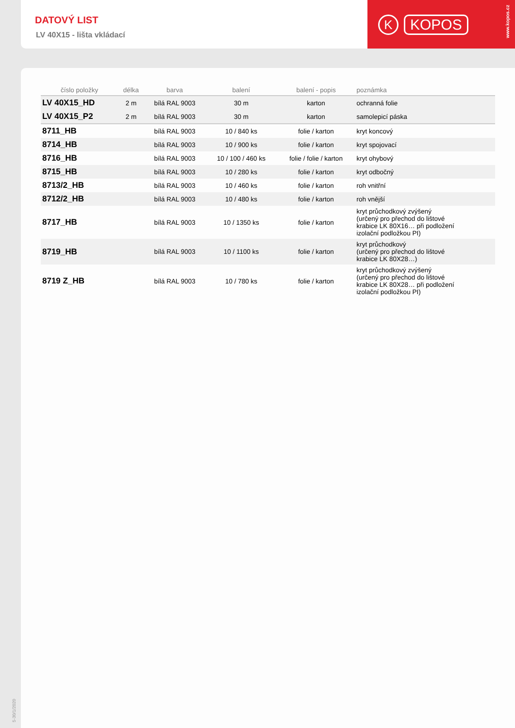DATOVÝ LIST
LV 40X15 - lišta vkládací
K KOPOS
www.kopos.cz
| číslo položky | délka | barva | balení | balení - popis | poznámka |
| --- | --- | --- | --- | --- | --- |
| LV 40X15_HD | 2 m | bílá RAL 9003 | 30 m | karton | ochranná folie |
| LV 40X15_P2 | 2 m | bílá RAL 9003 | 30 m | karton | samolepicí páska |
| 8711_HB | | bílá RAL 9003 | 10 / 840 ks | folie / karton | kryt koncový |
| 8714_HB | | bílá RAL 9003 | 10 / 900 ks | folie / karton | kryt spojovací |
| 8716_HB | | bílá RAL 9003 | 10 / 100 / 460 ks | folie / folie / karton | kryt ohybový |
| 8715_HB | | bílá RAL 9003 | 10 / 280 ks | folie / karton | kryt odbočný |
| 8713/2_HB | | bílá RAL 9003 | 10 / 460 ks | folie / karton | roh vnitřní |
| 8712/2_HB | | bílá RAL 9003 | 10 / 480 ks | folie / karton | roh vnější |
| 8717_HB | | bílá RAL 9003 | 10 / 1350 ks | folie / karton | kryt průchodkový zvýšený (určený pro přechod do lištové krabice LK 80X16… při podložení izolační podložkou PI) |
| 8719_HB | | bílá RAL 9003 | 10 / 1100 ks | folie / karton | kryt průchodkový (určený pro přechod do lištové krabice LK 80X28…) |
| 8719 Z_HB | | bílá RAL 9003 | 10 / 780 ks | folie / karton | kryt průchodkový zvýšený (určený pro přechod do lištové krabice LK 80X28… při podložení izolační podložkou PI) |
5-30/1/2020